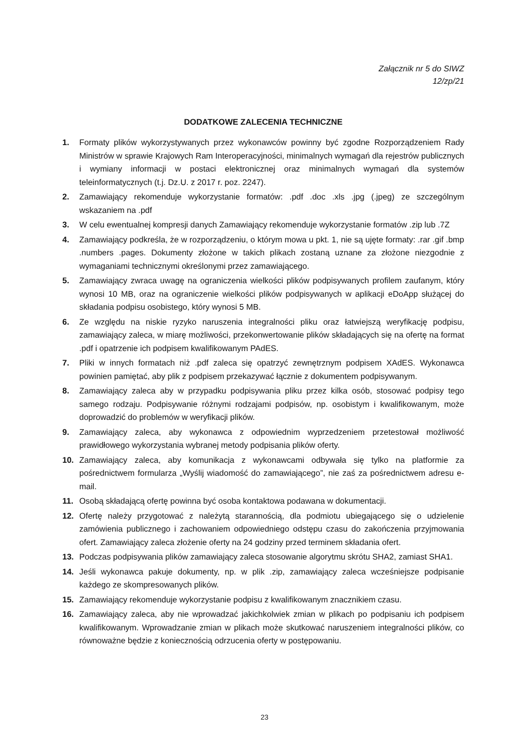Załącznik nr 5 do SIWZ
12/zp/21
DODATKOWE ZALECENIA TECHNICZNE
1. Formaty plików wykorzystywanych przez wykonawców powinny być zgodne Rozporządzeniem Rady Ministrów w sprawie Krajowych Ram Interoperacyjności, minimalnych wymagań dla rejestrów publicznych i wymiany informacji w postaci elektronicznej oraz minimalnych wymagań dla systemów teleinformatycznych (t.j. Dz.U. z 2017 r. poz. 2247).
2. Zamawiający rekomenduje wykorzystanie formatów: .pdf .doc .xls .jpg (.jpeg) ze szczególnym wskazaniem na .pdf
3. W celu ewentualnej kompresji danych Zamawiający rekomenduje wykorzystanie formatów .zip lub .7Z
4. Zamawiający podkreśla, że w rozporządzeniu, o którym mowa u pkt. 1, nie są ujęte formaty: .rar .gif .bmp .numbers .pages. Dokumenty złożone w takich plikach zostaną uznane za złożone niezgodnie z wymaganiami technicznymi określonymi przez zamawiającego.
5. Zamawiający zwraca uwagę na ograniczenia wielkości plików podpisywanych profilem zaufanym, który wynosi 10 MB, oraz na ograniczenie wielkości plików podpisywanych w aplikacji eDoApp służącej do składania podpisu osobistego, który wynosi 5 MB.
6. Ze względu na niskie ryzyko naruszenia integralności pliku oraz łatwiejszą weryfikację podpisu, zamawiający zaleca, w miarę możliwości, przekonwertowanie plików składających się na ofertę na format .pdf i opatrzenie ich podpisem kwalifikowanym PAdES.
7. Pliki w innych formatach niż .pdf zaleca się opatrzyć zewnętrznym podpisem XAdES. Wykonawca powinien pamiętać, aby plik z podpisem przekazywać łącznie z dokumentem podpisywanym.
8. Zamawiający zaleca aby w przypadku podpisywania pliku przez kilka osób, stosować podpisy tego samego rodzaju. Podpisywanie różnymi rodzajami podpisów, np. osobistym i kwalifikowanym, może doprowadzić do problemów w weryfikacji plików.
9. Zamawiający zaleca, aby wykonawca z odpowiednim wyprzedzeniem przetestował możliwość prawidłowego wykorzystania wybranej metody podpisania plików oferty.
10. Zamawiający zaleca, aby komunikacja z wykonawcami odbywała się tylko na platformie za pośrednictwem formularza „Wyślij wiadomość do zamawiającego”, nie zaś za pośrednictwem adresu e-mail.
11. Osobą składającą ofertę powinna być osoba kontaktowa podawana w dokumentacji.
12. Ofertę należy przygotować z należytą starannością, dla podmiotu ubiegającego się o udzielenie zamówienia publicznego i zachowaniem odpowiedniego odstępu czasu do zakończenia przyjmowania ofert. Zamawiający zaleca złożenie oferty na 24 godziny przed terminem składania ofert.
13. Podczas podpisywania plików zamawiający zaleca stosowanie algorytmu skrótu SHA2, zamiast SHA1.
14. Jeśli wykonawca pakuje dokumenty, np. w plik .zip, zamawiający zaleca wcześniejsze podpisanie każdego ze skompresowanych plików.
15. Zamawiający rekomenduje wykorzystanie podpisu z kwalifikowanym znacznikiem czasu.
16. Zamawiający zaleca, aby nie wprowadzać jakichkolwiek zmian w plikach po podpisaniu ich podpisem kwalifikowanym. Wprowadzanie zmian w plikach może skutkować naruszeniem integralności plików, co równoważne będzie z koniecznością odrzucenia oferty w postępowaniu.
23